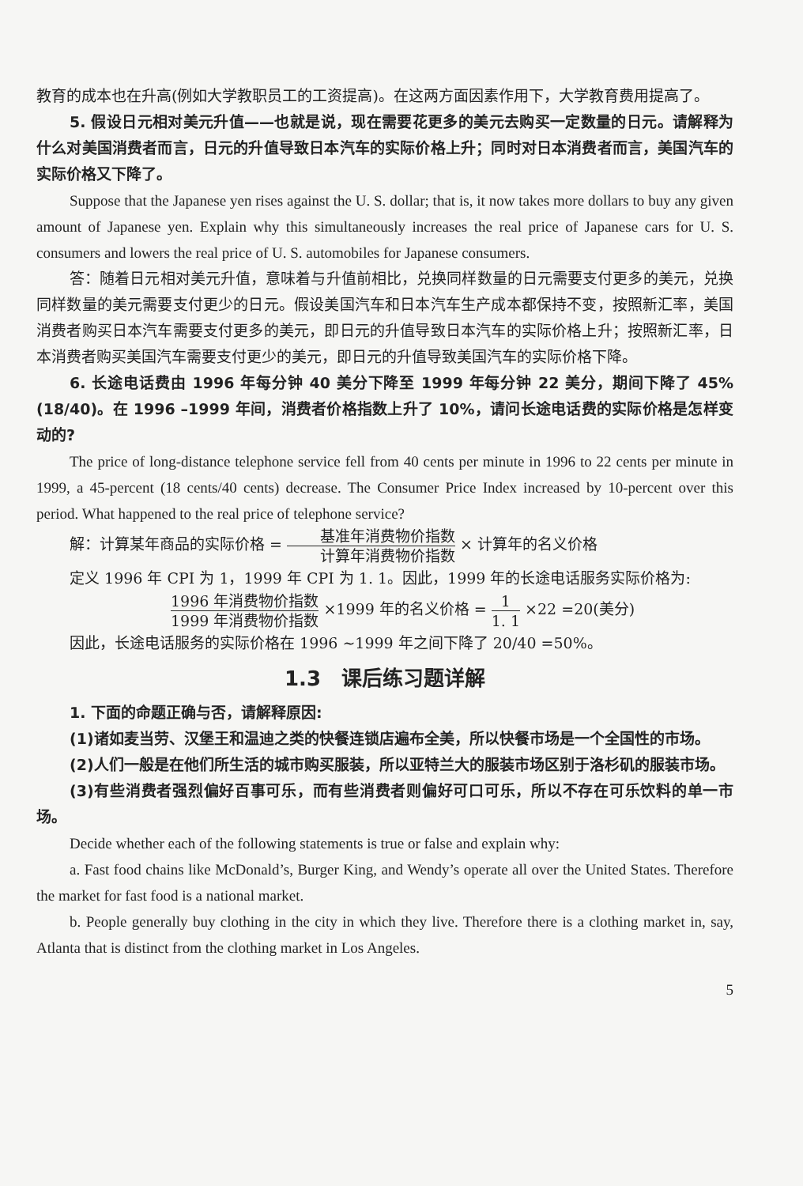教育的成本也在升高(例如大学教职员工的工资提高)。在这两方面因素作用下，大学教育费用提高了。
5. 假设日元相对美元升值——也就是说，现在需要花更多的美元去购买一定数量的日元。请解释为什么对美国消费者而言，日元的升值导致日本汽车的实际价格上升；同时对日本消费者而言，美国汽车的实际价格又下降了。
Suppose that the Japanese yen rises against the U. S. dollar; that is, it now takes more dollars to buy any given amount of Japanese yen. Explain why this simultaneously increases the real price of Japanese cars for U. S. consumers and lowers the real price of U. S. automobiles for Japanese consumers.
答：随着日元相对美元升值，意味着与升值前相比，兑换同样数量的日元需要支付更多的美元，兑换同样数量的美元需要支付更少的日元。假设美国汽车和日本汽车生产成本都保持不变，按照新汇率，美国消费者购买日本汽车需要支付更多的美元，即日元的升值导致日本汽车的实际价格上升；按照新汇率，日本消费者购买美国汽车需要支付更少的美元，即日元的升值导致美国汽车的实际价格下降。
6. 长途电话费由 1996 年每分钟 40 美分下降至 1999 年每分钟 22 美分，期间下降了 45%(18/40)。在 1996 –1999 年间，消费者价格指数上升了 10%，请问长途电话费的实际价格是怎样变动的?
The price of long-distance telephone service fell from 40 cents per minute in 1996 to 22 cents per minute in 1999, a 45-percent (18 cents/40 cents) decrease. The Consumer Price Index increased by 10-percent over this period. What happened to the real price of telephone service?
解：计算某年商品的实际价格 = 基准年消费物价指数 计算年消费物价指数 × 计算年的名义价格
定义 1996 年 CPI 为 1，1999 年 CPI 为 1. 1。因此，1999 年的长途电话服务实际价格为:
1996 年消费物价指数 1999 年消费物价指数 ×1999 年的名义价格 = 1 1. 1 ×22 =20(美分)
因此，长途电话服务的实际价格在 1996 ~1999 年之间下降了 20/40 =50%。
1.3　课后练习题详解
1. 下面的命题正确与否，请解释原因:
(1)诸如麦当劳、汉堡王和温迪之类的快餐连锁店遍布全美，所以快餐市场是一个全国性的市场。
(2)人们一般是在他们所生活的城市购买服装，所以亚特兰大的服装市场区别于洛杉矶的服装市场。
(3)有些消费者强烈偏好百事可乐，而有些消费者则偏好可口可乐，所以不存在可乐饮料的单一市场。
Decide whether each of the following statements is true or false and explain why:
a. Fast food chains like McDonald’s, Burger King, and Wendy’s operate all over the United States. Therefore the market for fast food is a national market.
b. People generally buy clothing in the city in which they live. Therefore there is a clothing market in, say, Atlanta that is distinct from the clothing market in Los Angeles.
5